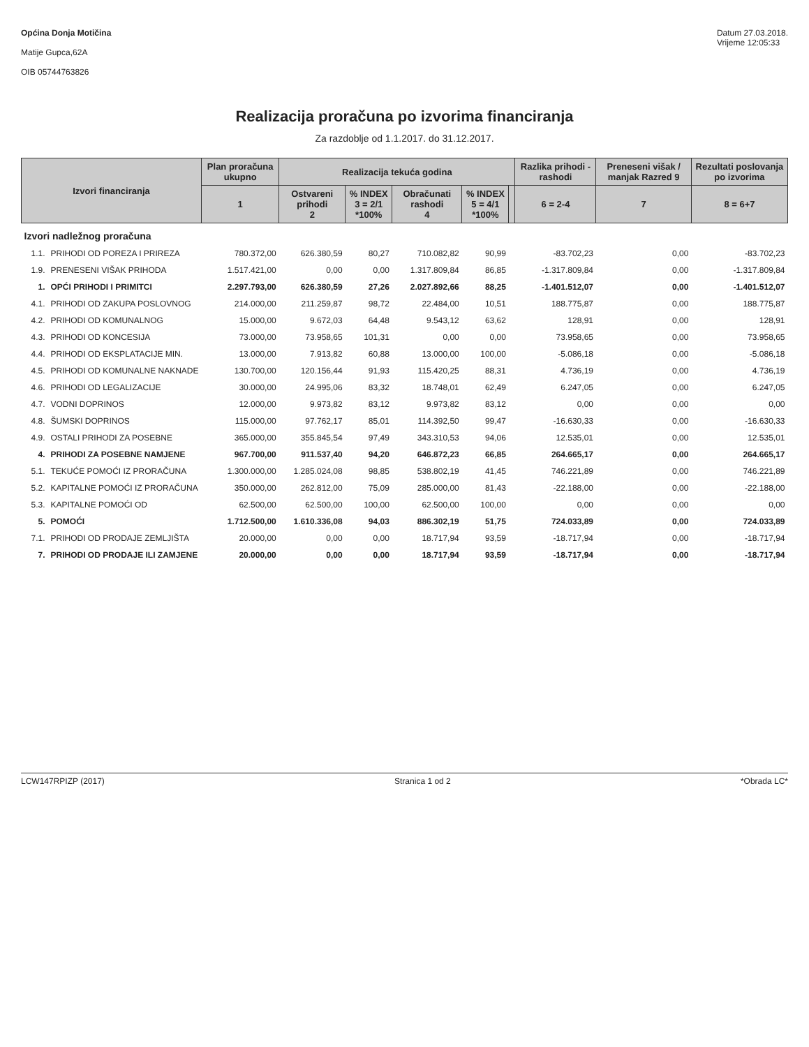Općina Donja Motičina
Matije Gupca,62A
OIB 05744763826
Datum 27.03.2018.
Vrijeme 12:05:33
Realizacija proračuna po izvorima financiranja
Za razdoblje od 1.1.2017. do 31.12.2017.
| Izvori financiranja | | Plan proračuna ukupno | Realizacija tekuća godina | | | | | Razlika prihodi - rashodi | Preneseni višak / manjak Razred 9 | Rezultati poslovanja po izvorima |
| --- | --- | --- | --- | --- | --- | --- | --- | --- | --- | --- |
| | | 1 | Ostvareni prihodi 2 | % INDEX 3 = 2/1 *100% | Obračunati rashodi 4 | % INDEX 5 = 4/1 *100% | | 6 = 2-4 | 7 | 8 = 6+7 |
| Izvori nadležnog proračuna | | | | | | | | | | |
| 1.1. | PRIHODI OD POREZA I PRIREZA | 780.372,00 | 626.380,59 | 80,27 | 710.082,82 | 90,99 | | -83.702,23 | 0,00 | -83.702,23 |
| 1.9. | PRENESENI VIŠAK PRIHODA | 1.517.421,00 | 0,00 | 0,00 | 1.317.809,84 | 86,85 | | -1.317.809,84 | 0,00 | -1.317.809,84 |
| 1. | OPĆI PRIHODI I PRIMITCI | 2.297.793,00 | 626.380,59 | 27,26 | 2.027.892,66 | 88,25 | | -1.401.512,07 | 0,00 | -1.401.512,07 |
| 4.1. | PRIHODI OD ZAKUPA POSLOVNOG | 214.000,00 | 211.259,87 | 98,72 | 22.484,00 | 10,51 | | 188.775,87 | 0,00 | 188.775,87 |
| 4.2. | PRIHODI OD KOMUNALNOG | 15.000,00 | 9.672,03 | 64,48 | 9.543,12 | 63,62 | | 128,91 | 0,00 | 128,91 |
| 4.3. | PRIHODI OD KONCESIJA | 73.000,00 | 73.958,65 | 101,31 | 0,00 | 0,00 | | 73.958,65 | 0,00 | 73.958,65 |
| 4.4. | PRIHODI OD EKSPLATACIJE MIN. | 13.000,00 | 7.913,82 | 60,88 | 13.000,00 | 100,00 | | -5.086,18 | 0,00 | -5.086,18 |
| 4.5. | PRIHODI OD KOMUNALNE NAKNADE | 130.700,00 | 120.156,44 | 91,93 | 115.420,25 | 88,31 | | 4.736,19 | 0,00 | 4.736,19 |
| 4.6. | PRIHODI OD LEGALIZACIJE | 30.000,00 | 24.995,06 | 83,32 | 18.748,01 | 62,49 | | 6.247,05 | 0,00 | 6.247,05 |
| 4.7. | VODNI DOPRINOS | 12.000,00 | 9.973,82 | 83,12 | 9.973,82 | 83,12 | | 0,00 | 0,00 | 0,00 |
| 4.8. | ŠUMSKI DOPRINOS | 115.000,00 | 97.762,17 | 85,01 | 114.392,50 | 99,47 | | -16.630,33 | 0,00 | -16.630,33 |
| 4.9. | OSTALI PRIHODI ZA POSEBNE | 365.000,00 | 355.845,54 | 97,49 | 343.310,53 | 94,06 | | 12.535,01 | 0,00 | 12.535,01 |
| 4. | PRIHODI ZA POSEBNE NAMJENE | 967.700,00 | 911.537,40 | 94,20 | 646.872,23 | 66,85 | | 264.665,17 | 0,00 | 264.665,17 |
| 5.1. | TEKUĆE POMOĆI IZ PRORAČUNA | 1.300.000,00 | 1.285.024,08 | 98,85 | 538.802,19 | 41,45 | | 746.221,89 | 0,00 | 746.221,89 |
| 5.2. | KAPITALNE POMOĆI IZ PRORAČUNA | 350.000,00 | 262.812,00 | 75,09 | 285.000,00 | 81,43 | | -22.188,00 | 0,00 | -22.188,00 |
| 5.3. | KAPITALNE POMOĆI OD | 62.500,00 | 62.500,00 | 100,00 | 62.500,00 | 100,00 | | 0,00 | 0,00 | 0,00 |
| 5. | POMOĆI | 1.712.500,00 | 1.610.336,08 | 94,03 | 886.302,19 | 51,75 | | 724.033,89 | 0,00 | 724.033,89 |
| 7.1. | PRIHODI OD PRODAJE ZEMLJIŠTA | 20.000,00 | 0,00 | 0,00 | 18.717,94 | 93,59 | | -18.717,94 | 0,00 | -18.717,94 |
| 7. | PRIHODI OD PRODAJE ILI ZAMJENE | 20.000,00 | 0,00 | 0,00 | 18.717,94 | 93,59 | | -18.717,94 | 0,00 | -18.717,94 |
LCW147RPIZP (2017) Stranica 1 od 2 *Obrada LC*